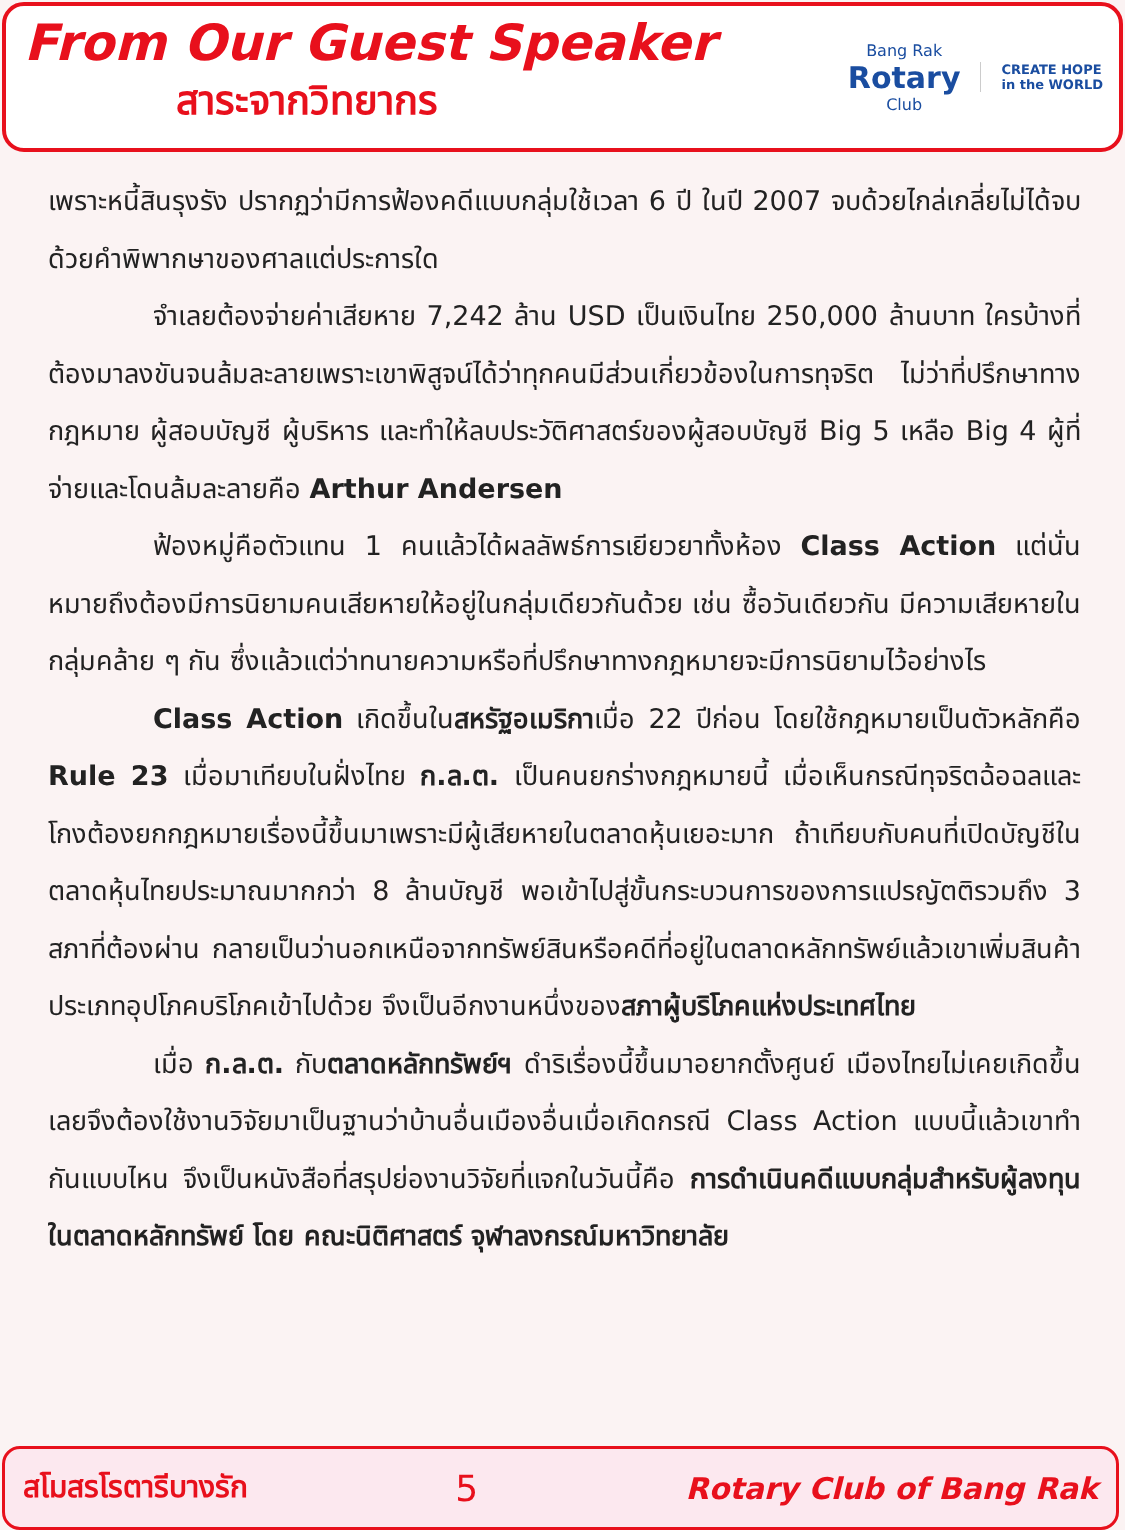From Our Guest Speaker
สาระจากวิทยากร
Bang Rak
Rotary
Club
CREATE HOPE
in the WORLD
เพราะหนี้สินรุงรัง ปรากฏว่ามีการฟ้องคดีแบบกลุ่มใช้เวลา 6 ปี ในปี 2007 จบด้วยไกล่เกลี่ยไม่ได้จบด้วยคำพิพากษาของศาลแต่ประการใด
จำเลยต้องจ่ายค่าเสียหาย 7,242 ล้าน USD เป็นเงินไทย 250,000 ล้านบาท ใครบ้างที่ต้องมาลงขันจนล้มละลายเพราะเขาพิสูจน์ได้ว่าทุกคนมีส่วนเกี่ยวข้องในการทุจริต ไม่ว่าที่ปรึกษาทางกฎหมาย ผู้สอบบัญชี ผู้บริหาร และทำให้ลบประวัติศาสตร์ของผู้สอบบัญชี Big 5 เหลือ Big 4 ผู้ที่จ่ายและโดนล้มละลายคือ Arthur Andersen
ฟ้องหมู่คือตัวแทน 1 คนแล้วได้ผลลัพธ์การเยียวยาทั้งห้อง Class Action แต่นั่นหมายถึงต้องมีการนิยามคนเสียหายให้อยู่ในกลุ่มเดียวกันด้วย เช่น ซื้อวันเดียวกัน มีความเสียหายในกลุ่มคล้าย ๆ กัน ซึ่งแล้วแต่ว่าทนายความหรือที่ปรึกษาทางกฎหมายจะมีการนิยามไว้อย่างไร
Class Action เกิดขึ้นในสหรัฐอเมริกาเมื่อ 22 ปีก่อน โดยใช้กฎหมายเป็นตัวหลักคือ Rule 23 เมื่อมาเทียบในฝั่งไทย ก.ล.ต. เป็นคนยกร่างกฎหมายนี้ เมื่อเห็นกรณีทุจริตฉ้อฉลและโกงต้องยกกฎหมายเรื่องนี้ขึ้นมาเพราะมีผู้เสียหายในตลาดหุ้นเยอะมาก ถ้าเทียบกับคนที่เปิดบัญชีในตลาดหุ้นไทยประมาณมากกว่า 8 ล้านบัญชี พอเข้าไปสู่ขั้นกระบวนการของการแปรญัตติรวมถึง 3 สภาที่ต้องผ่าน กลายเป็นว่านอกเหนือจากทรัพย์สินหรือคดีที่อยู่ในตลาดหลักทรัพย์แล้วเขาเพิ่มสินค้าประเภทอุปโภคบริโภคเข้าไปด้วย จึงเป็นอีกงานหนึ่งของสภาผู้บริโภคแห่งประเทศไทย
เมื่อ ก.ล.ต. กับตลาดหลักทรัพย์ฯ ดำริเรื่องนี้ขึ้นมาอยากตั้งศูนย์ เมืองไทยไม่เคยเกิดขึ้นเลยจึงต้องใช้งานวิจัยมาเป็นฐานว่าบ้านอื่นเมืองอื่นเมื่อเกิดกรณี Class Action แบบนี้แล้วเขาทำกันแบบไหน จึงเป็นหนังสือที่สรุปย่องานวิจัยที่แจกในวันนี้คือ การดำเนินคดีแบบกลุ่มสำหรับผู้ลงทุนในตลาดหลักทรัพย์ โดย คณะนิติศาสตร์ จุฬาลงกรณ์มหาวิทยาลัย
สโมสรโรตารีบางรัก 5 Rotary Club of Bang Rak